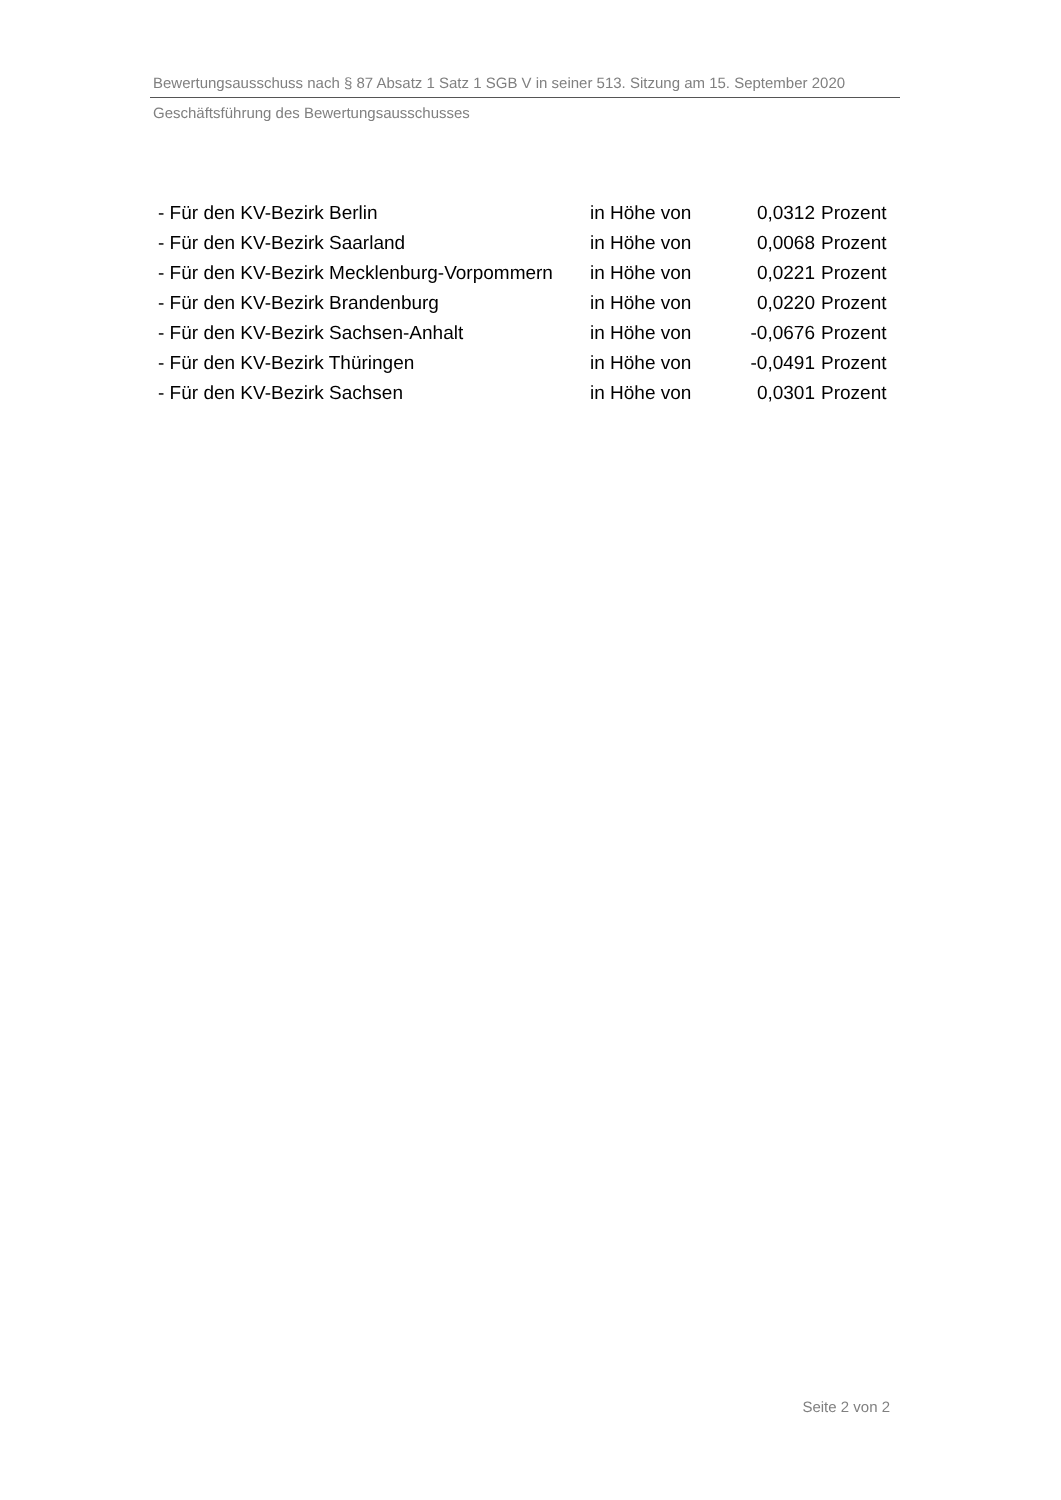Bewertungsausschuss nach § 87 Absatz 1 Satz 1 SGB V in seiner 513. Sitzung am 15. September 2020
Geschäftsführung des Bewertungsausschusses
| - Für den KV-Bezirk Berlin | in Höhe von | 0,0312 | Prozent |
| - Für den KV-Bezirk Saarland | in Höhe von | 0,0068 | Prozent |
| - Für den KV-Bezirk Mecklenburg-Vorpommern | in Höhe von | 0,0221 | Prozent |
| - Für den KV-Bezirk Brandenburg | in Höhe von | 0,0220 | Prozent |
| - Für den KV-Bezirk Sachsen-Anhalt | in Höhe von | -0,0676 | Prozent |
| - Für den KV-Bezirk Thüringen | in Höhe von | -0,0491 | Prozent |
| - Für den KV-Bezirk Sachsen | in Höhe von | 0,0301 | Prozent |
Seite 2 von 2